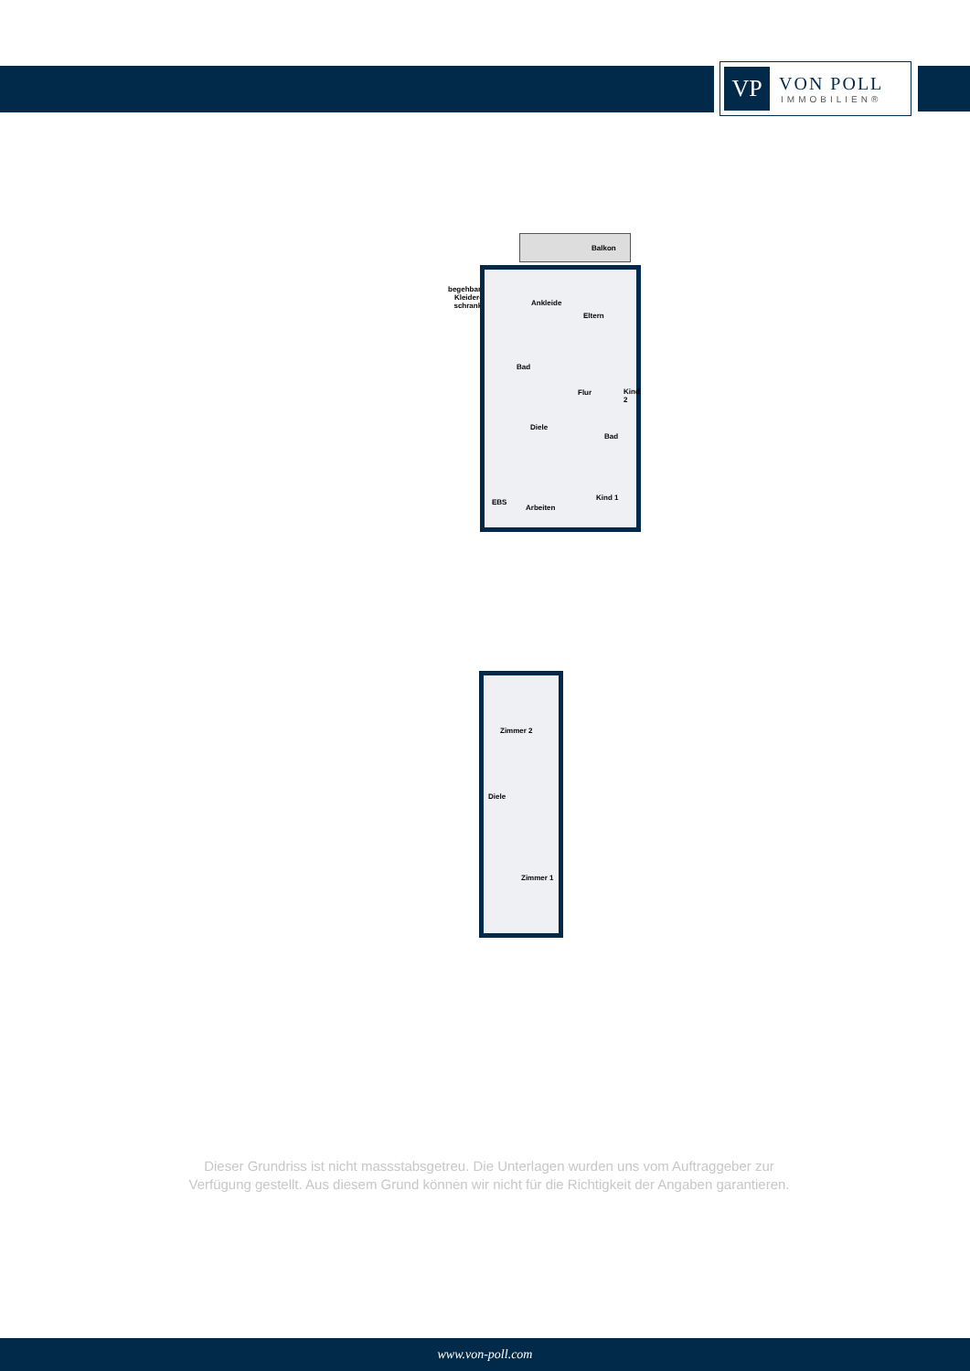VP
VON POLL
IMMOBILIEN®
Balkon
begehbarer
Kleider-
schrank
Ankleide
Eltern
Bad
Flur Kind 2
Diele
Bad
Kind 1
EBS
Arbeiten
Zimmer 2
Diele
Zimmer 1
Dieser Grundriss ist nicht massstabsgetreu. Die Unterlagen wurden uns vom Auftraggeber zur Verfügung gestellt. Aus diesem Grund können wir nicht für die Richtigkeit der Angaben garantieren.
www.von-poll.com